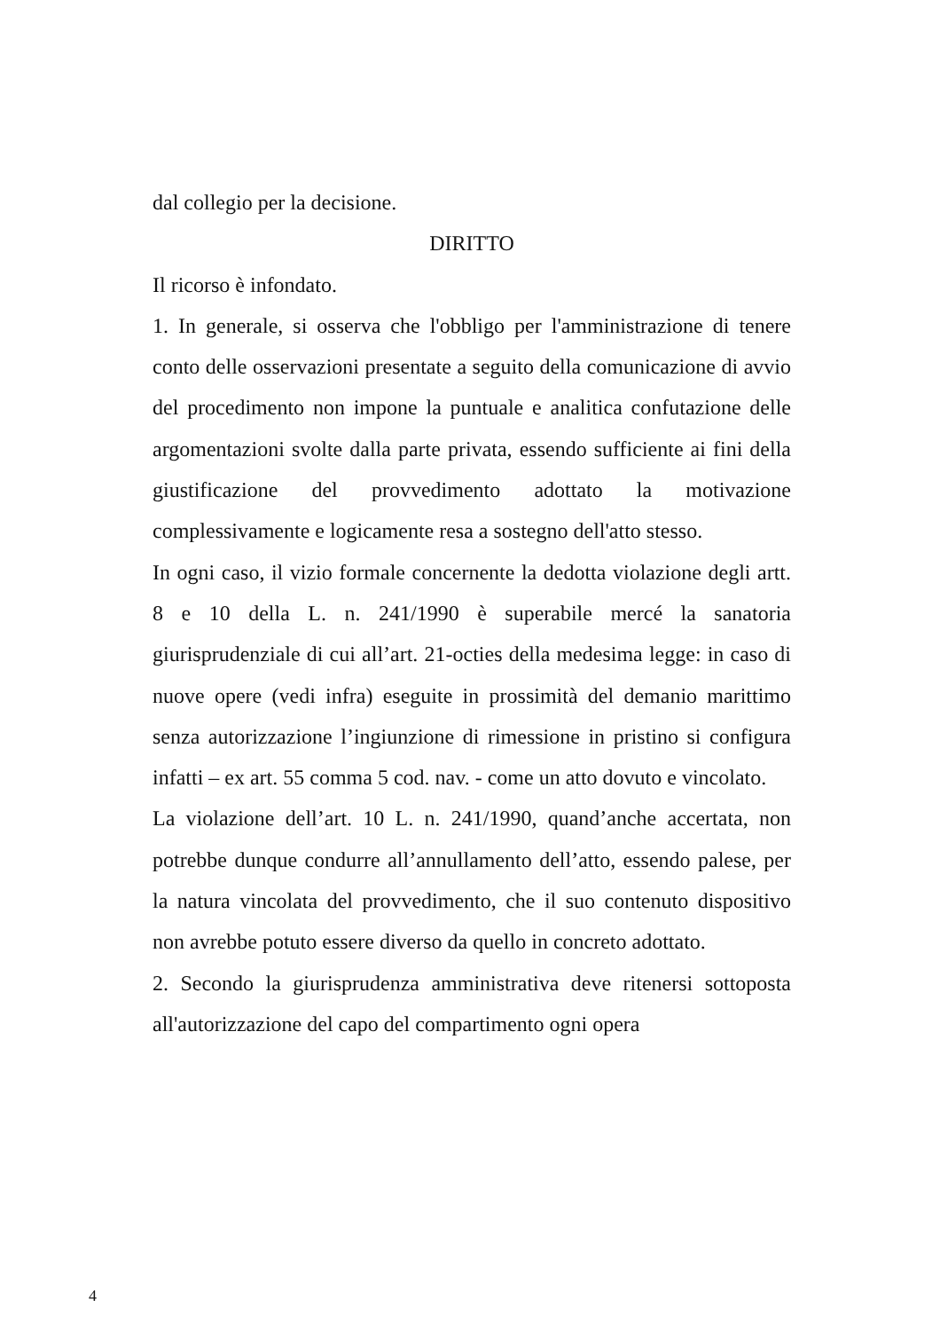dal collegio per la decisione.
DIRITTO
Il ricorso è infondato.
1. In generale, si osserva che l'obbligo per l'amministrazione di tenere conto delle osservazioni presentate a seguito della comunicazione di avvio del procedimento non impone la puntuale e analitica confutazione delle argomentazioni svolte dalla parte privata, essendo sufficiente ai fini della giustificazione del provvedimento adottato la motivazione complessivamente e logicamente resa a sostegno dell'atto stesso.
In ogni caso, il vizio formale concernente la dedotta violazione degli artt. 8 e 10 della L. n. 241/1990 è superabile mercé la sanatoria giurisprudenziale di cui all’art. 21-octies della medesima legge: in caso di nuove opere (vedi infra) eseguite in prossimità del demanio marittimo senza autorizzazione l’ingiunzione di rimessione in pristino si configura infatti – ex art. 55 comma 5 cod. nav. - come un atto dovuto e vincolato.
La violazione dell’art. 10 L. n. 241/1990, quand’anche accertata, non potrebbe dunque condurre all’annullamento dell’atto, essendo palese, per la natura vincolata del provvedimento, che il suo contenuto dispositivo non avrebbe potuto essere diverso da quello in concreto adottato.
2. Secondo la giurisprudenza amministrativa deve ritenersi sottoposta all'autorizzazione del capo del compartimento ogni opera
4